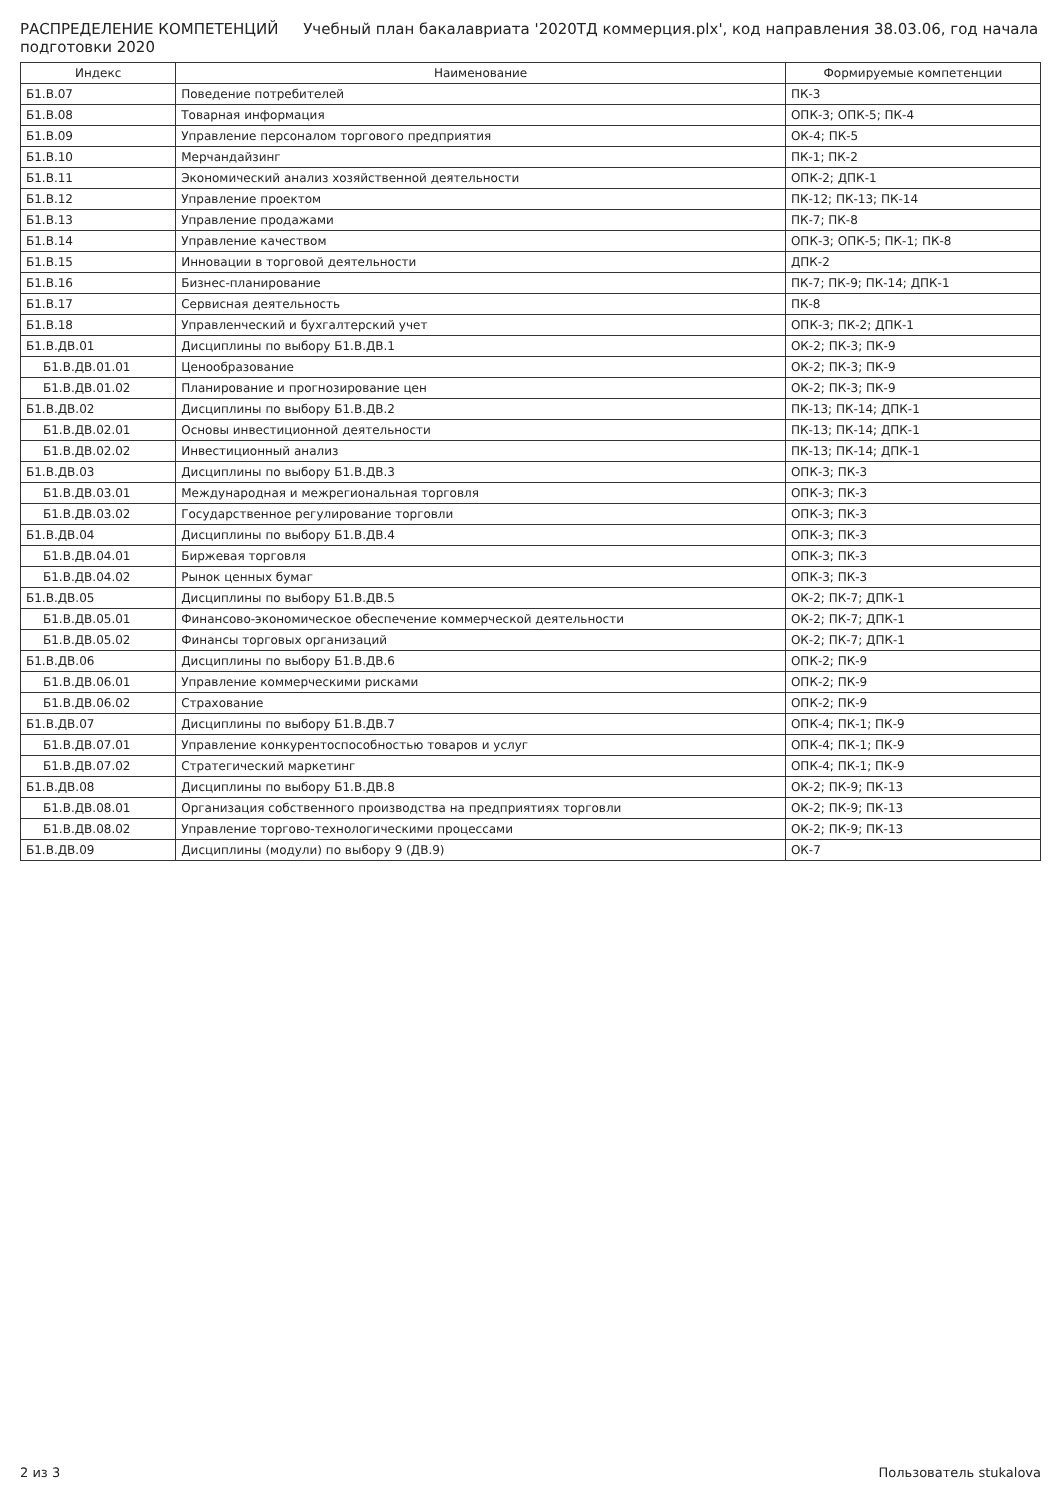РАСПРЕДЕЛЕНИЕ КОМПЕТЕНЦИЙ Учебный план бакалавриата '2020ТД коммерция.plx', код направления 38.03.06, год начала подготовки 2020
| Индекс | Наименование | Формируемые компетенции |
| --- | --- | --- |
| Б1.В.07 | Поведение потребителей | ПК-3 |
| Б1.В.08 | Товарная информация | ОПК-3; ОПК-5; ПК-4 |
| Б1.В.09 | Управление персоналом торгового предприятия | ОК-4; ПК-5 |
| Б1.В.10 | Мерчандайзинг | ПК-1; ПК-2 |
| Б1.В.11 | Экономический анализ хозяйственной деятельности | ОПК-2; ДПК-1 |
| Б1.В.12 | Управление проектом | ПК-12; ПК-13; ПК-14 |
| Б1.В.13 | Управление продажами | ПК-7; ПК-8 |
| Б1.В.14 | Управление качеством | ОПК-3; ОПК-5; ПК-1; ПК-8 |
| Б1.В.15 | Инновации в торговой деятельности | ДПК-2 |
| Б1.В.16 | Бизнес-планирование | ПК-7; ПК-9; ПК-14; ДПК-1 |
| Б1.В.17 | Сервисная деятельность | ПК-8 |
| Б1.В.18 | Управленческий и бухгалтерский учет | ОПК-3; ПК-2; ДПК-1 |
| Б1.В.ДВ.01 | Дисциплины по выбору Б1.В.ДВ.1 | ОК-2; ПК-3; ПК-9 |
| Б1.В.ДВ.01.01 | Ценообразование | ОК-2; ПК-3; ПК-9 |
| Б1.В.ДВ.01.02 | Планирование и прогнозирование цен | ОК-2; ПК-3; ПК-9 |
| Б1.В.ДВ.02 | Дисциплины по выбору Б1.В.ДВ.2 | ПК-13; ПК-14; ДПК-1 |
| Б1.В.ДВ.02.01 | Основы инвестиционной деятельности | ПК-13; ПК-14; ДПК-1 |
| Б1.В.ДВ.02.02 | Инвестиционный анализ | ПК-13; ПК-14; ДПК-1 |
| Б1.В.ДВ.03 | Дисциплины по выбору Б1.В.ДВ.3 | ОПК-3; ПК-3 |
| Б1.В.ДВ.03.01 | Международная и межрегиональная торговля | ОПК-3; ПК-3 |
| Б1.В.ДВ.03.02 | Государственное регулирование торговли | ОПК-3; ПК-3 |
| Б1.В.ДВ.04 | Дисциплины по выбору Б1.В.ДВ.4 | ОПК-3; ПК-3 |
| Б1.В.ДВ.04.01 | Биржевая торговля | ОПК-3; ПК-3 |
| Б1.В.ДВ.04.02 | Рынок ценных бумаг | ОПК-3; ПК-3 |
| Б1.В.ДВ.05 | Дисциплины по выбору Б1.В.ДВ.5 | ОК-2; ПК-7; ДПК-1 |
| Б1.В.ДВ.05.01 | Финансово-экономическое обеспечение коммерческой деятельности | ОК-2; ПК-7; ДПК-1 |
| Б1.В.ДВ.05.02 | Финансы торговых организаций | ОК-2; ПК-7; ДПК-1 |
| Б1.В.ДВ.06 | Дисциплины по выбору Б1.В.ДВ.6 | ОПК-2; ПК-9 |
| Б1.В.ДВ.06.01 | Управление коммерческими рисками | ОПК-2; ПК-9 |
| Б1.В.ДВ.06.02 | Страхование | ОПК-2; ПК-9 |
| Б1.В.ДВ.07 | Дисциплины по выбору Б1.В.ДВ.7 | ОПК-4; ПК-1; ПК-9 |
| Б1.В.ДВ.07.01 | Управление конкурентоспособностью товаров и услуг | ОПК-4; ПК-1; ПК-9 |
| Б1.В.ДВ.07.02 | Стратегический маркетинг | ОПК-4; ПК-1; ПК-9 |
| Б1.В.ДВ.08 | Дисциплины по выбору Б1.В.ДВ.8 | ОК-2; ПК-9; ПК-13 |
| Б1.В.ДВ.08.01 | Организация собственного производства на предприятиях торговли | ОК-2; ПК-9; ПК-13 |
| Б1.В.ДВ.08.02 | Управление торгово-технологическими процессами | ОК-2; ПК-9; ПК-13 |
| Б1.В.ДВ.09 | Дисциплины (модули) по выбору 9 (ДВ.9) | ОК-7 |
2 из 3 Пользователь stukalova